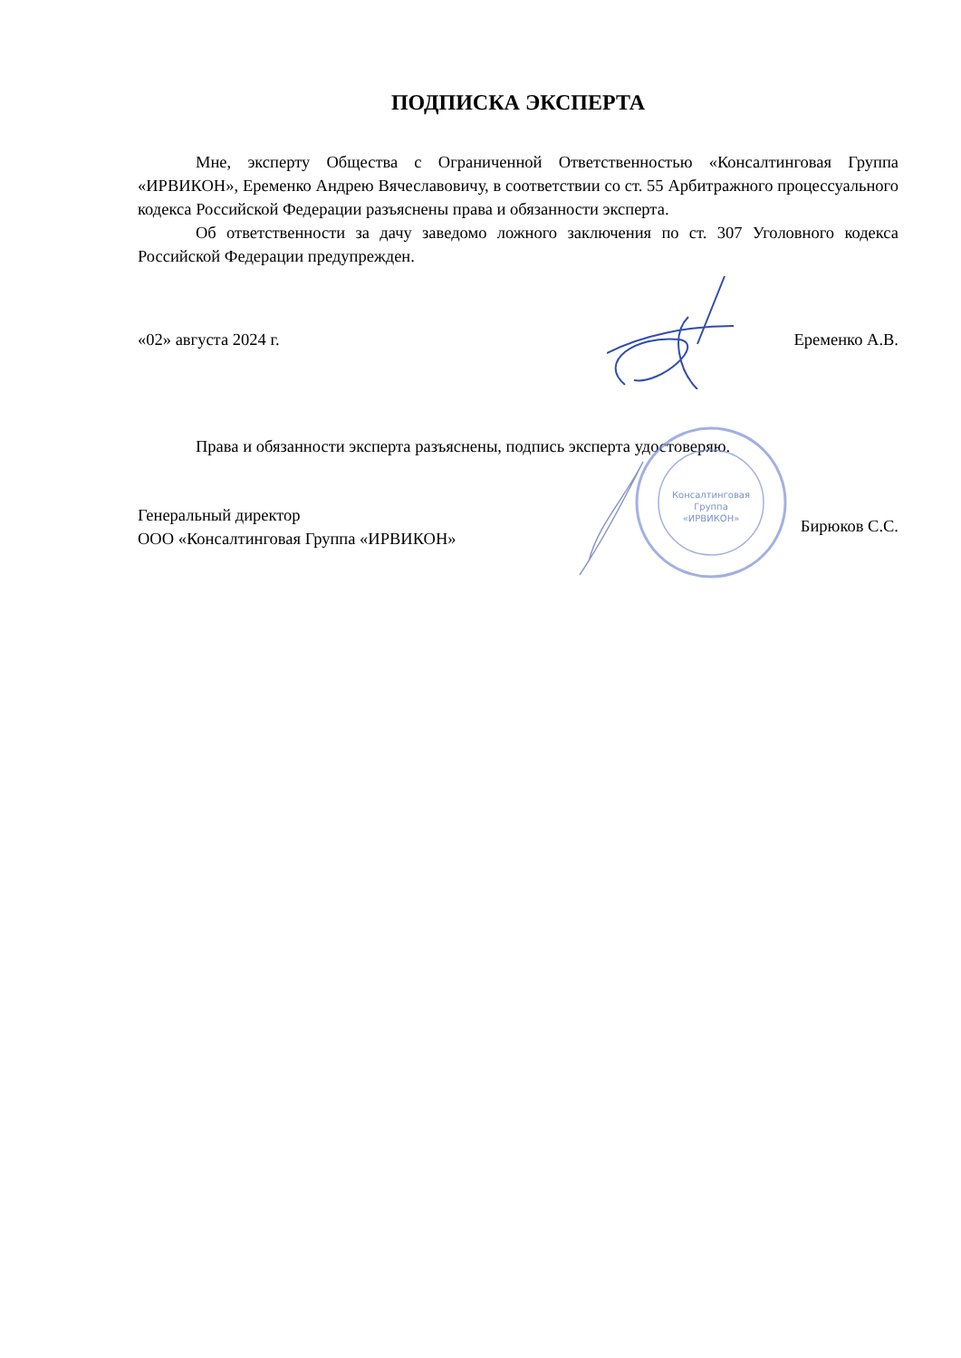ПОДПИСКА ЭКСПЕРТА
Мне, эксперту Общества с Ограниченной Ответственностью «Консалтинговая Группа «ИРВИКОН», Еременко Андрею Вячеславовичу, в соответствии со ст. 55 Арбитражного процессуального кодекса Российской Федерации разъяснены права и обязанности эксперта.
Об ответственности за дачу заведомо ложного заключения по ст. 307 Уголовного кодекса Российской Федерации предупрежден.
«02» августа 2024 г. Еременко А.В.
Права и обязанности эксперта разъяснены, подпись эксперта удостоверяю.
Генеральный директор
ООО «Консалтинговая Группа «ИРВИКОН» Бирюков С.С.
Консалтинговая
Группа
«ИРВИКОН»